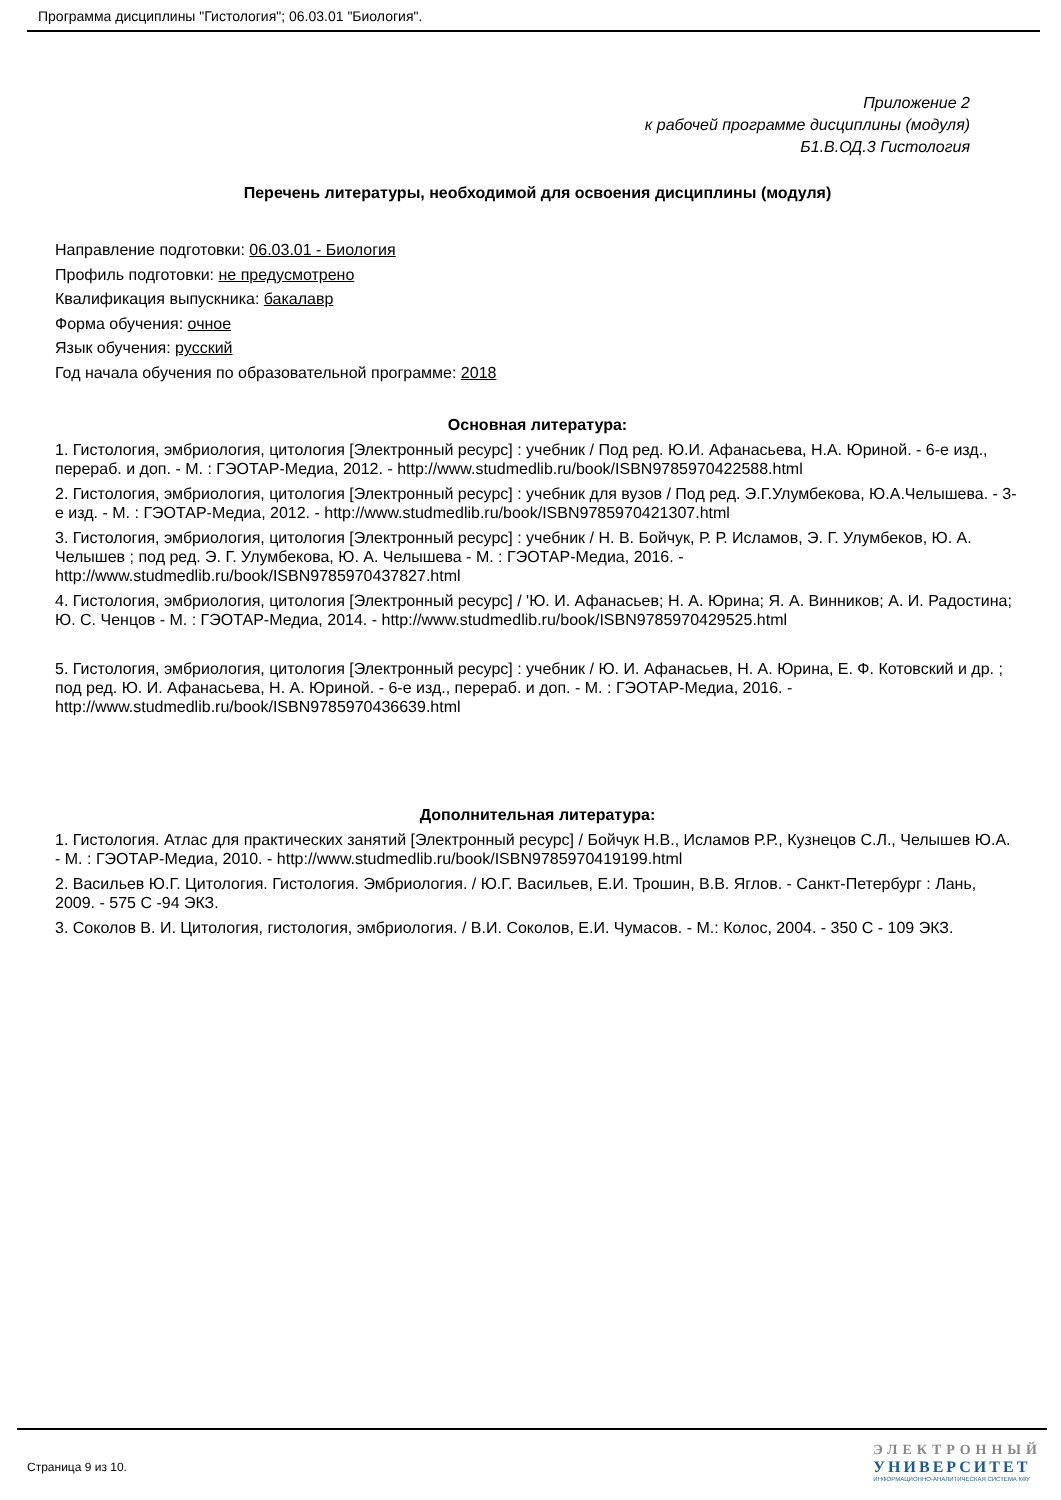Программа дисциплины "Гистология"; 06.03.01 "Биология".
Приложение 2
к рабочей программе дисциплины (модуля)
Б1.В.ОД.3 Гистология
Перечень литературы, необходимой для освоения дисциплины (модуля)
Направление подготовки: 06.03.01 - Биология
Профиль подготовки: не предусмотрено
Квалификация выпускника: бакалавр
Форма обучения: очное
Язык обучения: русский
Год начала обучения по образовательной программе: 2018
Основная литература:
1. Гистология, эмбриология, цитология [Электронный ресурс] : учебник / Под ред. Ю.И. Афанасьева, Н.А. Юриной. - 6-е изд., перераб. и доп. - М. : ГЭОТАР-Медиа, 2012. - http://www.studmedlib.ru/book/ISBN9785970422588.html
2. Гистология, эмбриология, цитология [Электронный ресурс] : учебник для вузов / Под ред. Э.Г.Улумбекова, Ю.А.Челышева. - 3-е изд. - М. : ГЭОТАР-Медиа, 2012. - http://www.studmedlib.ru/book/ISBN9785970421307.html
3. Гистология, эмбриология, цитология [Электронный ресурс] : учебник / Н. В. Бойчук, Р. Р. Исламов, Э. Г. Улумбеков, Ю. А. Челышев ; под ред. Э. Г. Улумбекова, Ю. А. Челышева - М. : ГЭОТАР-Медиа, 2016. - http://www.studmedlib.ru/book/ISBN9785970437827.html
4. Гистология, эмбриология, цитология [Электронный ресурс] / 'Ю. И. Афанасьев; Н. А. Юрина; Я. А. Винников; А. И. Радостина; Ю. С. Ченцов - М. : ГЭОТАР-Медиа, 2014. - http://www.studmedlib.ru/book/ISBN9785970429525.html
5. Гистология, эмбриология, цитология [Электронный ресурс] : учебник / Ю. И. Афанасьев, Н. А. Юрина, Е. Ф. Котовский и др. ; под ред. Ю. И. Афанасьева, Н. А. Юриной. - 6-е изд., перераб. и доп. - М. : ГЭОТАР-Медиа, 2016. - http://www.studmedlib.ru/book/ISBN9785970436639.html
Дополнительная литература:
1. Гистология. Атлас для практических занятий [Электронный ресурс] / Бойчук Н.В., Исламов Р.Р., Кузнецов С.Л., Челышев Ю.А. - М. : ГЭОТАР-Медиа, 2010. - http://www.studmedlib.ru/book/ISBN9785970419199.html
2. Васильев Ю.Г. Цитология. Гистология. Эмбриология. / Ю.Г. Васильев, Е.И. Трошин, В.В. Яглов. - Санкт-Петербург : Лань, 2009. - 575 С -94 ЭКЗ.
3. Соколов В. И. Цитология, гистология, эмбриология. / В.И. Соколов, Е.И. Чумасов. - М.: Колос, 2004. - 350 С - 109 ЭКЗ.
Страница 9 из 10.
ЭЛЕКТРОННЫЙ
УНИВЕРСИТЕТ
ИНФОРМАЦИОННО-АНАЛИТИЧЕСКАЯ СИСТЕМА КФУ